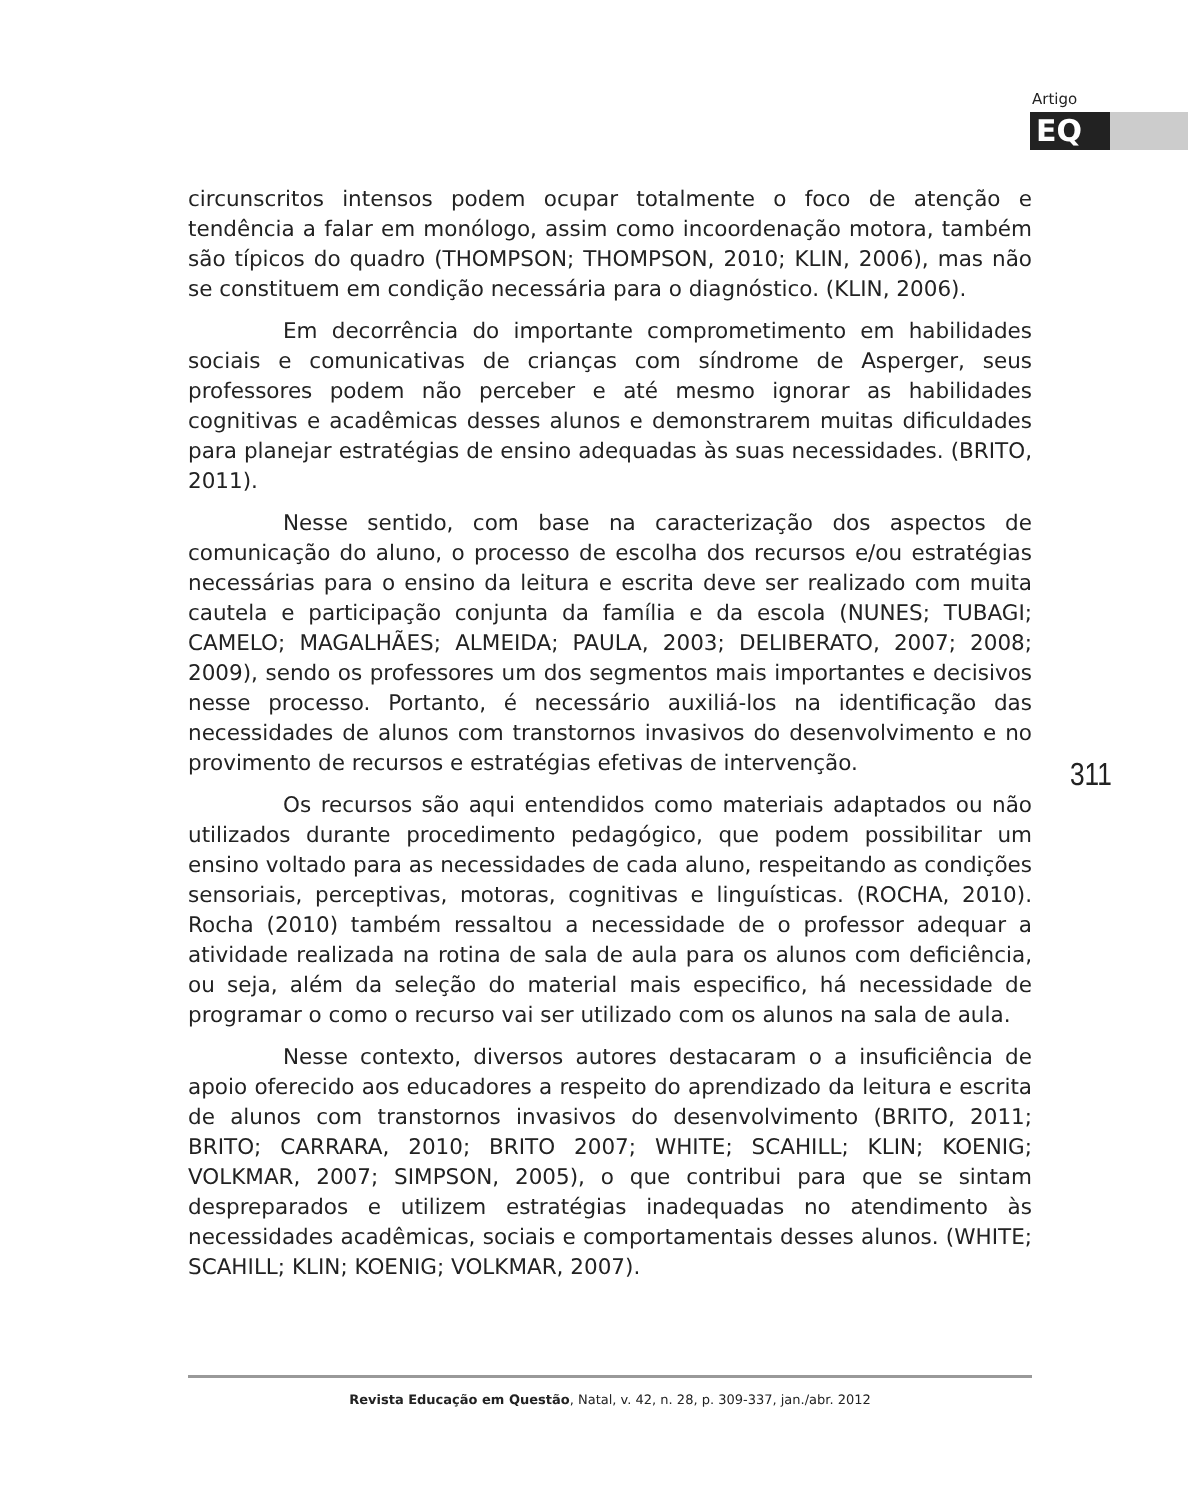Artigo
EQ
circunscritos intensos podem ocupar totalmente o foco de atenção e tendência a falar em monólogo, assim como incoordenação motora, também são típicos do quadro (THOMPSON; THOMPSON, 2010; KLIN, 2006), mas não se constituem em condição necessária para o diagnóstico. (KLIN, 2006).
Em decorrência do importante comprometimento em habilidades sociais e comunicativas de crianças com síndrome de Asperger, seus professores podem não perceber e até mesmo ignorar as habilidades cognitivas e acadêmicas desses alunos e demonstrarem muitas dificuldades para planejar estratégias de ensino adequadas às suas necessidades. (BRITO, 2011).
Nesse sentido, com base na caracterização dos aspectos de comunicação do aluno, o processo de escolha dos recursos e/ou estratégias necessárias para o ensino da leitura e escrita deve ser realizado com muita cautela e participação conjunta da família e da escola (NUNES; TUBAGI; CAMELO; MAGALHÃES; ALMEIDA; PAULA, 2003; DELIBERATO, 2007; 2008; 2009), sendo os professores um dos segmentos mais importantes e decisivos nesse processo. Portanto, é necessário auxiliá-los na identificação das necessidades de alunos com transtornos invasivos do desenvolvimento e no provimento de recursos e estratégias efetivas de intervenção.
Os recursos são aqui entendidos como materiais adaptados ou não utilizados durante procedimento pedagógico, que podem possibilitar um ensino voltado para as necessidades de cada aluno, respeitando as condições sensoriais, perceptivas, motoras, cognitivas e linguísticas. (ROCHA, 2010). Rocha (2010) também ressaltou a necessidade de o professor adequar a atividade realizada na rotina de sala de aula para os alunos com deficiência, ou seja, além da seleção do material mais especifico, há necessidade de programar o como o recurso vai ser utilizado com os alunos na sala de aula.
Nesse contexto, diversos autores destacaram o a insuficiência de apoio oferecido aos educadores a respeito do aprendizado da leitura e escrita de alunos com transtornos invasivos do desenvolvimento (BRITO, 2011; BRITO; CARRARA, 2010; BRITO 2007; WHITE; SCAHILL; KLIN; KOENIG; VOLKMAR, 2007; SIMPSON, 2005), o que contribui para que se sintam despreparados e utilizem estratégias inadequadas no atendimento às necessidades acadêmicas, sociais e comportamentais desses alunos. (WHITE; SCAHILL; KLIN; KOENIG; VOLKMAR, 2007).
311
Revista Educação em Questão, Natal, v. 42, n. 28, p. 309-337, jan./abr. 2012